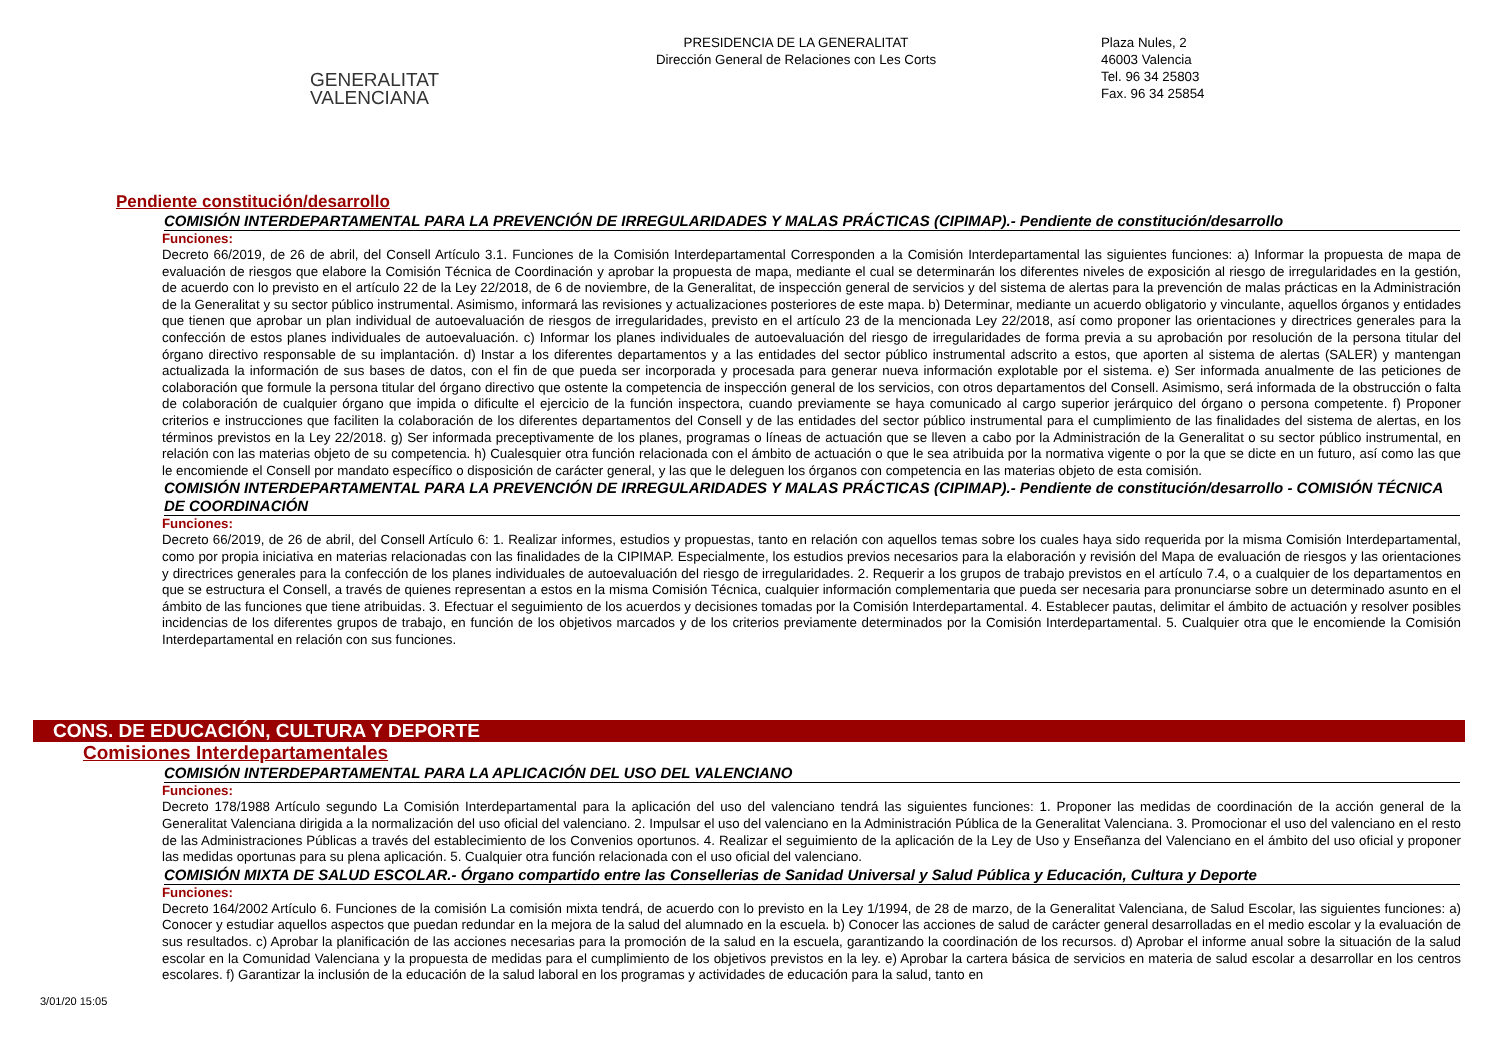GENERALITAT
VALENCIANA
PRESIDENCIA DE LA GENERALITAT
Dirección General de Relaciones con Les Corts
Plaza Nules, 2
46003 Valencia
Tel. 96 34 25803
Fax. 96 34 25854
Pendiente constitución/desarrollo
COMISIÓN INTERDEPARTAMENTAL PARA LA PREVENCIÓN DE IRREGULARIDADES Y MALAS PRÁCTICAS (CIPIMAP).- Pendiente de constitución/desarrollo
Funciones:
Decreto 66/2019, de 26 de abril, del Consell Artículo 3.1. Funciones de la Comisión Interdepartamental Corresponden a la Comisión Interdepartamental las siguientes funciones: a) Informar la propuesta de mapa de evaluación de riesgos que elabore la Comisión Técnica de Coordinación y aprobar la propuesta de mapa, mediante el cual se determinarán los diferentes niveles de exposición al riesgo de irregularidades en la gestión, de acuerdo con lo previsto en el artículo 22 de la Ley 22/2018, de 6 de noviembre, de la Generalitat, de inspección general de servicios y del sistema de alertas para la prevención de malas prácticas en la Administración de la Generalitat y su sector público instrumental. Asimismo, informará las revisiones y actualizaciones posteriores de este mapa. b) Determinar, mediante un acuerdo obligatorio y vinculante, aquellos órganos y entidades que tienen que aprobar un plan individual de autoevaluación de riesgos de irregularidades, previsto en el artículo 23 de la mencionada Ley 22/2018, así como proponer las orientaciones y directrices generales para la confección de estos planes individuales de autoevaluación. c) Informar los planes individuales de autoevaluación del riesgo de irregularidades de forma previa a su aprobación por resolución de la persona titular del órgano directivo responsable de su implantación. d) Instar a los diferentes departamentos y a las entidades del sector público instrumental adscrito a estos, que aporten al sistema de alertas (SALER) y mantengan actualizada la información de sus bases de datos, con el fin de que pueda ser incorporada y procesada para generar nueva información explotable por el sistema. e) Ser informada anualmente de las peticiones de colaboración que formule la persona titular del órgano directivo que ostente la competencia de inspección general de los servicios, con otros departamentos del Consell. Asimismo, será informada de la obstrucción o falta de colaboración de cualquier órgano que impida o dificulte el ejercicio de la función inspectora, cuando previamente se haya comunicado al cargo superior jerárquico del órgano o persona competente. f) Proponer criterios e instrucciones que faciliten la colaboración de los diferentes departamentos del Consell y de las entidades del sector público instrumental para el cumplimiento de las finalidades del sistema de alertas, en los términos previstos en la Ley 22/2018. g) Ser informada preceptivamente de los planes, programas o líneas de actuación que se lleven a cabo por la Administración de la Generalitat o su sector público instrumental, en relación con las materias objeto de su competencia. h) Cualesquier otra función relacionada con el ámbito de actuación o que le sea atribuida por la normativa vigente o por la que se dicte en un futuro, así como las que le encomiende el Consell por mandato específico o disposición de carácter general, y las que le deleguen los órganos con competencia en las materias objeto de esta comisión.
COMISIÓN INTERDEPARTAMENTAL PARA LA PREVENCIÓN DE IRREGULARIDADES Y MALAS PRÁCTICAS (CIPIMAP).- Pendiente de constitución/desarrollo - COMISIÓN TÉCNICA DE COORDINACIÓN
Funciones:
Decreto 66/2019, de 26 de abril, del Consell Artículo 6: 1. Realizar informes, estudios y propuestas, tanto en relación con aquellos temas sobre los cuales haya sido requerida por la misma Comisión Interdepartamental, como por propia iniciativa en materias relacionadas con las finalidades de la CIPIMAP. Especialmente, los estudios previos necesarios para la elaboración y revisión del Mapa de evaluación de riesgos y las orientaciones y directrices generales para la confección de los planes individuales de autoevaluación del riesgo de irregularidades. 2. Requerir a los grupos de trabajo previstos en el artículo 7.4, o a cualquier de los departamentos en que se estructura el Consell, a través de quienes representan a estos en la misma Comisión Técnica, cualquier información complementaria que pueda ser necesaria para pronunciarse sobre un determinado asunto en el ámbito de las funciones que tiene atribuidas. 3. Efectuar el seguimiento de los acuerdos y decisiones tomadas por la Comisión Interdepartamental. 4. Establecer pautas, delimitar el ámbito de actuación y resolver posibles incidencias de los diferentes grupos de trabajo, en función de los objetivos marcados y de los criterios previamente determinados por la Comisión Interdepartamental. 5. Cualquier otra que le encomiende la Comisión Interdepartamental en relación con sus funciones.
CONS. DE EDUCACIÓN, CULTURA Y DEPORTE
Comisiones Interdepartamentales
COMISIÓN INTERDEPARTAMENTAL PARA LA APLICACIÓN DEL USO DEL VALENCIANO
Funciones:
Decreto 178/1988 Artículo segundo La Comisión Interdepartamental para la aplicación del uso del valenciano tendrá las siguientes funciones: 1. Proponer las medidas de coordinación de la acción general de la Generalitat Valenciana dirigida a la normalización del uso oficial del valenciano. 2. Impulsar el uso del valenciano en la Administración Pública de la Generalitat Valenciana. 3. Promocionar el uso del valenciano en el resto de las Administraciones Públicas a través del establecimiento de los Convenios oportunos. 4. Realizar el seguimiento de la aplicación de la Ley de Uso y Enseñanza del Valenciano en el ámbito del uso oficial y proponer las medidas oportunas para su plena aplicación. 5. Cualquier otra función relacionada con el uso oficial del valenciano.
COMISIÓN MIXTA DE SALUD ESCOLAR.- Órgano compartido entre las Consellerias de Sanidad Universal y Salud Pública y Educación, Cultura y Deporte
Funciones:
Decreto 164/2002 Artículo 6. Funciones de la comisión La comisión mixta tendrá, de acuerdo con lo previsto en la Ley 1/1994, de 28 de marzo, de la Generalitat Valenciana, de Salud Escolar, las siguientes funciones: a) Conocer y estudiar aquellos aspectos que puedan redundar en la mejora de la salud del alumnado en la escuela. b) Conocer las acciones de salud de carácter general desarrolladas en el medio escolar y la evaluación de sus resultados. c) Aprobar la planificación de las acciones necesarias para la promoción de la salud en la escuela, garantizando la coordinación de los recursos. d) Aprobar el informe anual sobre la situación de la salud escolar en la Comunidad Valenciana y la propuesta de medidas para el cumplimiento de los objetivos previstos en la ley. e) Aprobar la cartera básica de servicios en materia de salud escolar a desarrollar en los centros escolares. f) Garantizar la inclusión de la educación de la salud laboral en los programas y actividades de educación para la salud, tanto en
3/01/20 15:05